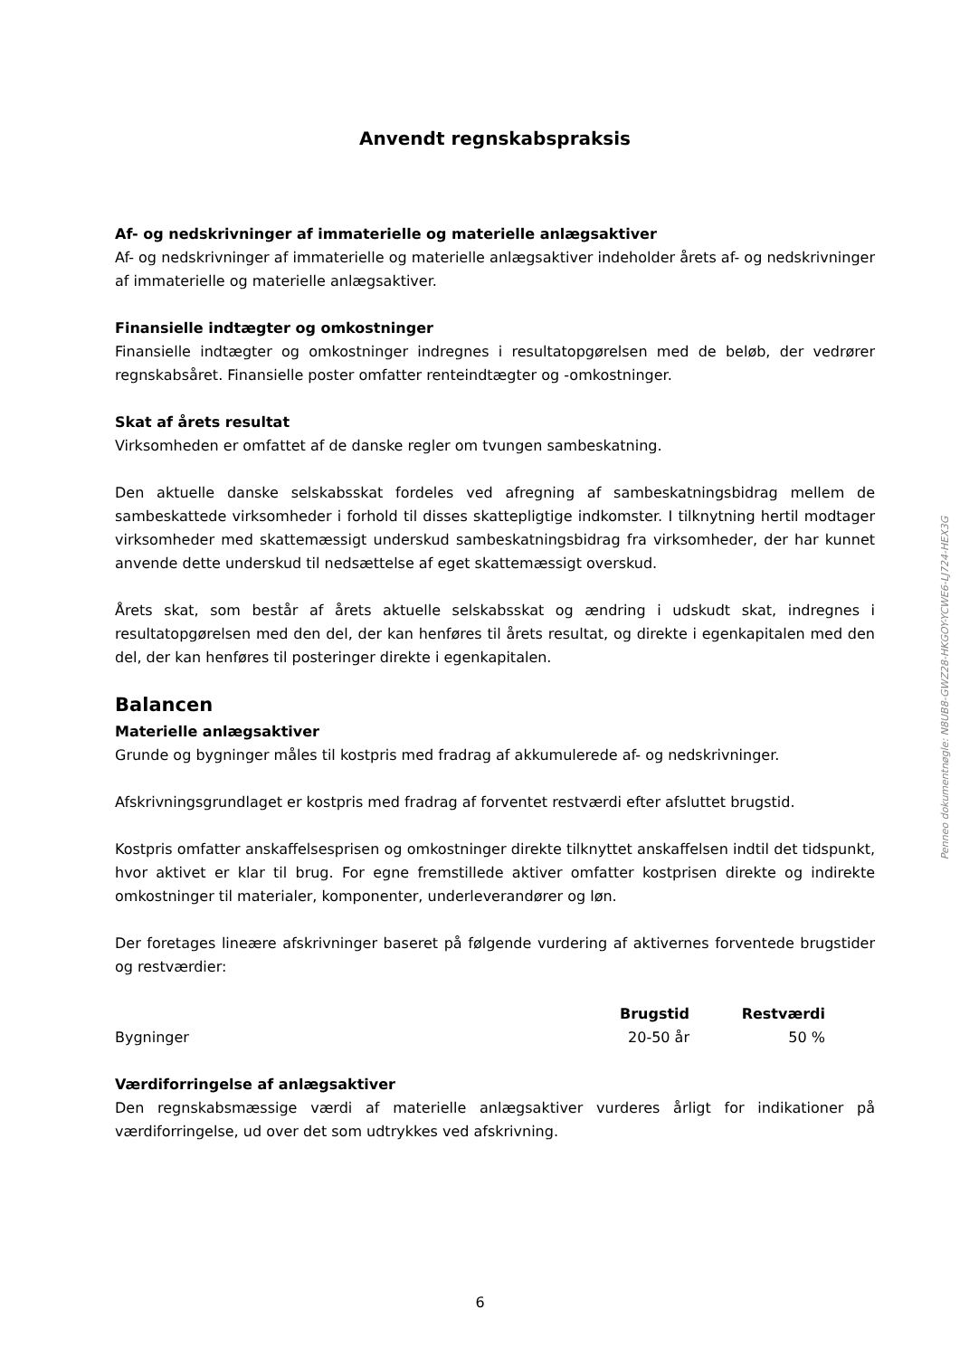Anvendt regnskabspraksis
Af- og nedskrivninger af immaterielle og materielle anlægsaktiver
Af- og nedskrivninger af immaterielle og materielle anlægsaktiver indeholder årets af- og nedskrivninger af immaterielle og materielle anlægsaktiver.
Finansielle indtægter og omkostninger
Finansielle indtægter og omkostninger indregnes i resultatopgørelsen med de beløb, der vedrører regnskabsåret. Finansielle poster omfatter renteindtægter og -omkostninger.
Skat af årets resultat
Virksomheden er omfattet af de danske regler om tvungen sambeskatning.
Den aktuelle danske selskabsskat fordeles ved afregning af sambeskatningsbidrag mellem de sambeskattede virksomheder i forhold til disses skattepligtige indkomster. I tilknytning hertil modtager virksomheder med skattemæssigt underskud sambeskatningsbidrag fra virksomheder, der har kunnet anvende dette underskud til nedsættelse af eget skattemæssigt overskud.
Årets skat, som består af årets aktuelle selskabsskat og ændring i udskudt skat, indregnes i resultatopgørelsen med den del, der kan henføres til årets resultat, og direkte i egenkapitalen med den del, der kan henføres til posteringer direkte i egenkapitalen.
Balancen
Materielle anlægsaktiver
Grunde og bygninger måles til kostpris med fradrag af akkumulerede af- og nedskrivninger.
Afskrivningsgrundlaget er kostpris med fradrag af forventet restværdi efter afsluttet brugstid.
Kostpris omfatter anskaffelsesprisen og omkostninger direkte tilknyttet anskaffelsen indtil det tidspunkt, hvor aktivet er klar til brug. For egne fremstillede aktiver omfatter kostprisen direkte og indirekte omkostninger til materialer, komponenter, underleverandører og løn.
Der foretages lineære afskrivninger baseret på følgende vurdering af aktivernes forventede brugstider og restværdier:
| | Brugstid | Restværdi |
| --- | --- | --- |
| Bygninger | 20-50 år | 50 % |
Værdiforringelse af anlægsaktiver
Den regnskabsmæssige værdi af materielle anlægsaktiver vurderes årligt for indikationer på værdiforringelse, ud over det som udtrykkes ved afskrivning.
Penneo dokumentnøgle: N8UB8-GWZ28-HKGOY-YCWE6-LJ724-HEX3G
6